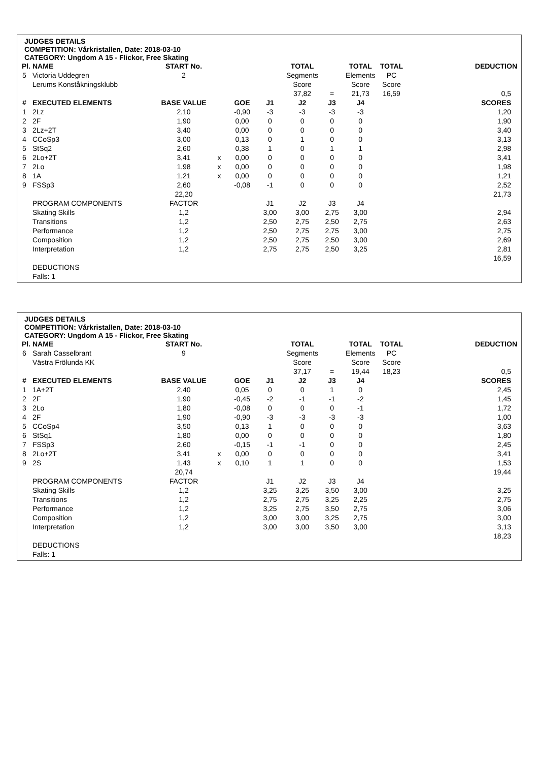JUDGES DETAILS
COMPETITION: Vårkristallen, Date: 2018-03-10
CATEGORY: Ungdom A 15 - Flickor, Free Skating
| Pl. | NAME | START No. | | | | TOTAL | | TOTAL | TOTAL | DEDUCTION |
| --- | --- | --- | --- | --- | --- | --- | --- | --- | --- | --- |
| 5 | Victoria Uddegren | 2 | | | | Segments | | Elements | PC | |
| | Lerums Konståkningsklubb | | | | | Score | | Score | Score | |
| | | | | | | 37,82 | = | 21,73 | 16,59 | 0,5 |
| # | EXECUTED ELEMENTS | BASE VALUE | | GOE | J1 | J2 | J3 | J4 | | SCORES |
| 1 | 2Lz | 2,10 | | -0,90 | -3 | -3 | -3 | -3 | | 1,20 |
| 2 | 2F | 1,90 | | 0,00 | 0 | 0 | 0 | 0 | | 1,90 |
| 3 | 2Lz+2T | 3,40 | | 0,00 | 0 | 0 | 0 | 0 | | 3,40 |
| 4 | CCoSp3 | 3,00 | | 0,13 | 0 | 1 | 0 | 0 | | 3,13 |
| 5 | StSq2 | 2,60 | | 0,38 | 1 | 0 | 1 | 1 | | 2,98 |
| 6 | 2Lo+2T | 3,41 | x | 0,00 | 0 | 0 | 0 | 0 | | 3,41 |
| 7 | 2Lo | 1,98 | x | 0,00 | 0 | 0 | 0 | 0 | | 1,98 |
| 8 | 1A | 1,21 | x | 0,00 | 0 | 0 | 0 | 0 | | 1,21 |
| 9 | FSSp3 | 2,60 | | -0,08 | -1 | 0 | 0 | 0 | | 2,52 |
| | | 22,20 | | | | | | | | 21,73 |
| | PROGRAM COMPONENTS | FACTOR | | | J1 | J2 | J3 | J4 | | |
| | Skating Skills | 1,2 | | | 3,00 | 3,00 | 2,75 | 3,00 | | 2,94 |
| | Transitions | 1,2 | | | 2,50 | 2,75 | 2,50 | 2,75 | | 2,63 |
| | Performance | 1,2 | | | 2,50 | 2,75 | 2,75 | 3,00 | | 2,75 |
| | Composition | 1,2 | | | 2,50 | 2,75 | 2,50 | 3,00 | | 2,69 |
| | Interpretation | 1,2 | | | 2,75 | 2,75 | 2,50 | 3,25 | | 2,81 |
| | | | | | | | | | | 16,59 |
| | DEDUCTIONS | | | | | | | | | |
| | Falls: 1 | | | | | | | | | |
JUDGES DETAILS
COMPETITION: Vårkristallen, Date: 2018-03-10
CATEGORY: Ungdom A 15 - Flickor, Free Skating
| Pl. | NAME | START No. | | | | TOTAL | | TOTAL | TOTAL | DEDUCTION |
| --- | --- | --- | --- | --- | --- | --- | --- | --- | --- | --- |
| 6 | Sarah Casselbrant | 9 | | | | Segments | | Elements | PC | |
| | Västra Frölunda KK | | | | | Score | | Score | Score | |
| | | | | | | 37,17 | = | 19,44 | 18,23 | 0,5 |
| # | EXECUTED ELEMENTS | BASE VALUE | | GOE | J1 | J2 | J3 | J4 | | SCORES |
| 1 | 1A+2T | 2,40 | | 0,05 | 0 | 0 | 1 | 0 | | 2,45 |
| 2 | 2F | 1,90 | | -0,45 | -2 | -1 | -1 | -2 | | 1,45 |
| 3 | 2Lo | 1,80 | | -0,08 | 0 | 0 | 0 | -1 | | 1,72 |
| 4 | 2F | 1,90 | | -0,90 | -3 | -3 | -3 | -3 | | 1,00 |
| 5 | CCoSp4 | 3,50 | | 0,13 | 1 | 0 | 0 | 0 | | 3,63 |
| 6 | StSq1 | 1,80 | | 0,00 | 0 | 0 | 0 | 0 | | 1,80 |
| 7 | FSSp3 | 2,60 | | -0,15 | -1 | -1 | 0 | 0 | | 2,45 |
| 8 | 2Lo+2T | 3,41 | x | 0,00 | 0 | 0 | 0 | 0 | | 3,41 |
| 9 | 2S | 1,43 | x | 0,10 | 1 | 1 | 0 | 0 | | 1,53 |
| | | 20,74 | | | | | | | | 19,44 |
| | PROGRAM COMPONENTS | FACTOR | | | J1 | J2 | J3 | J4 | | |
| | Skating Skills | 1,2 | | | 3,25 | 3,25 | 3,50 | 3,00 | | 3,25 |
| | Transitions | 1,2 | | | 2,75 | 2,75 | 3,25 | 2,25 | | 2,75 |
| | Performance | 1,2 | | | 3,25 | 2,75 | 3,50 | 2,75 | | 3,06 |
| | Composition | 1,2 | | | 3,00 | 3,00 | 3,25 | 2,75 | | 3,00 |
| | Interpretation | 1,2 | | | 3,00 | 3,00 | 3,50 | 3,00 | | 3,13 |
| | | | | | | | | | | 18,23 |
| | DEDUCTIONS | | | | | | | | | |
| | Falls: 1 | | | | | | | | | |